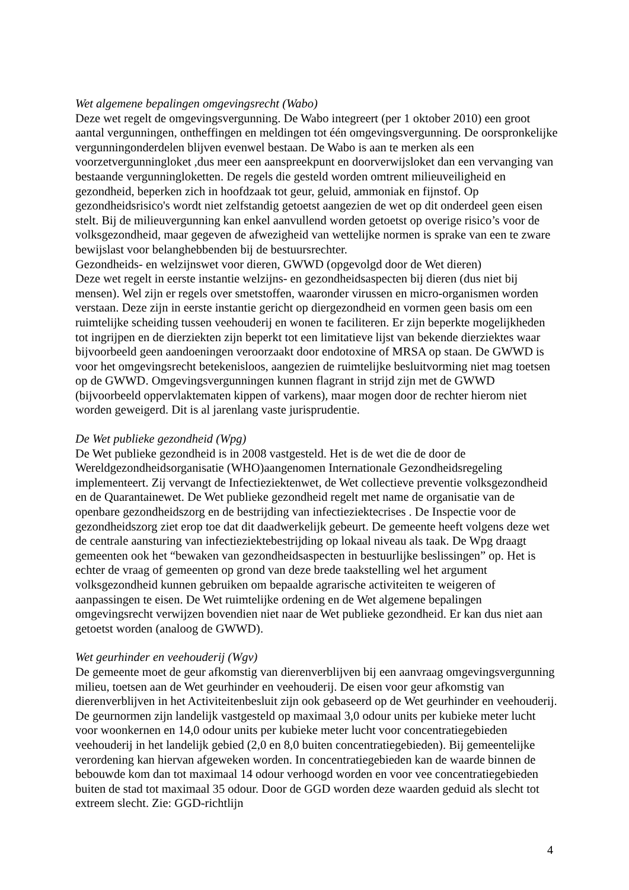Wet algemene bepalingen omgevingsrecht (Wabo)
Deze wet regelt de omgevingsvergunning. De Wabo integreert (per 1 oktober 2010) een groot aantal vergunningen, ontheffingen en meldingen tot één omgevingsvergunning. De oorspronkelijke vergunningonderdelen blijven evenwel bestaan. De Wabo is aan te merken als een voorzetvergunningloket ,dus meer een aanspreekpunt en doorverwijsloket dan een vervanging van bestaande vergunningloketten. De regels die gesteld worden omtrent milieuveiligheid en gezondheid, beperken zich in hoofdzaak tot geur, geluid, ammoniak en fijnstof. Op gezondheidsrisico's wordt niet zelfstandig getoetst aangezien de wet op dit onderdeel geen eisen stelt. Bij de milieuvergunning kan enkel aanvullend worden getoetst op overige risico’s voor de volksgezondheid, maar gegeven de afwezigheid van wettelijke normen is sprake van een te zware bewijslast voor belanghebbenden bij de bestuursrechter.
Gezondheids- en welzijnswet voor dieren, GWWD (opgevolgd door de Wet dieren)
Deze wet regelt in eerste instantie welzijns- en gezondheidsaspecten bij dieren (dus niet bij mensen). Wel zijn er regels over smetstoffen, waaronder virussen en micro-organismen worden verstaan. Deze zijn in eerste instantie gericht op diergezondheid en vormen geen basis om een ruimtelijke scheiding tussen veehouderij en wonen te faciliteren. Er zijn beperkte mogelijkheden tot ingrijpen en de dierziekten zijn beperkt tot een limitatieve lijst van bekende dierziektes waar bijvoorbeeld geen aandoeningen veroorzaakt door endotoxine of MRSA op staan. De GWWD is voor het omgevingsrecht betekenisloos, aangezien de ruimtelijke besluitvorming niet mag toetsen op de GWWD. Omgevingsvergunningen kunnen flagrant in strijd zijn met de GWWD (bijvoorbeeld oppervlaktematen kippen of varkens), maar mogen door de rechter hierom niet worden geweigerd. Dit is al jarenlang vaste jurisprudentie.
De Wet publieke gezondheid (Wpg)
De Wet publieke gezondheid is in 2008 vastgesteld. Het is de wet die de door de Wereldgezondheidsorganisatie (WHO)aangenomen Internationale Gezondheidsregeling implementeert. Zij vervangt de Infectieziektenwet, de Wet collectieve preventie volksgezondheid en de Quarantainewet. De Wet publieke gezondheid regelt met name de organisatie van de openbare gezondheidszorg en de bestrijding van infectieziektecrises . De Inspectie voor de gezondheidszorg ziet erop toe dat dit daadwerkelijk gebeurt. De gemeente heeft volgens deze wet de centrale aansturing van infectieziektebestrijding op lokaal niveau als taak. De Wpg draagt gemeenten ook het “bewaken van gezondheidsaspecten in bestuurlijke beslissingen” op. Het is echter de vraag of gemeenten op grond van deze brede taakstelling wel het argument volksgezondheid kunnen gebruiken om bepaalde agrarische activiteiten te weigeren of aanpassingen te eisen. De Wet ruimtelijke ordening en de Wet algemene bepalingen omgevingsrecht verwijzen bovendien niet naar de Wet publieke gezondheid. Er kan dus niet aan getoetst worden (analoog de GWWD).
Wet geurhinder en veehouderij (Wgv)
De gemeente moet de geur afkomstig van dierenverblijven bij een aanvraag omgevingsvergunning milieu, toetsen aan de Wet geurhinder en veehouderij. De eisen voor geur afkomstig van dierenverblijven in het Activiteitenbesluit zijn ook gebaseerd op de Wet geurhinder en veehouderij. De geurnormen zijn landelijk vastgesteld op maximaal 3,0 odour units per kubieke meter lucht voor woonkernen en 14,0 odour units per kubieke meter lucht voor concentratiegebieden veehouderij in het landelijk gebied (2,0 en 8,0 buiten concentratiegebieden). Bij gemeentelijke verordening kan hiervan afgeweken worden. In concentratiegebieden kan de waarde binnen de bebouwde kom dan tot maximaal 14 odour verhoogd worden en voor vee concentratiegebieden buiten de stad tot maximaal 35 odour. Door de GGD worden deze waarden geduid als slecht tot extreem slecht. Zie: GGD-richtlijn
4